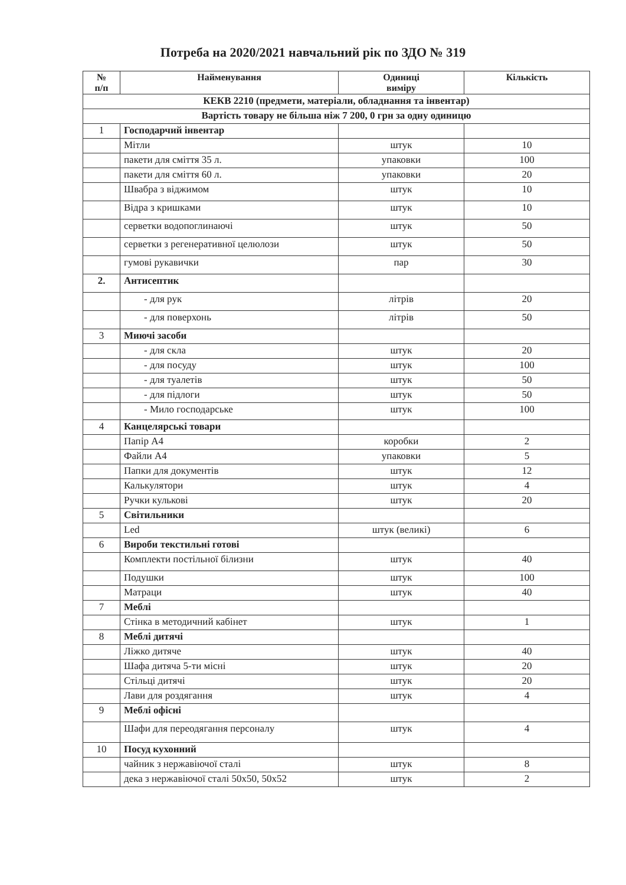Потреба на 2020/2021 навчальний рік по ЗДО № 319
| № п/п | Найменування | Одиниці виміру | Кількість |
| --- | --- | --- | --- |
| КЕКВ 2210 (предмети, матеріали, обладнання та інвентар) | | | |
| Вартість товару не більша ніж 7 200, 0 грн за одну одиницю | | | |
| 1 | Господарчий інвентар | | |
| | Мітли | штук | 10 |
| | пакети для сміття 35 л. | упаковки | 100 |
| | пакети для сміття 60 л. | упаковки | 20 |
| | Швабра з віджимом | штук | 10 |
| | Відра з кришками | штук | 10 |
| | серветки водопоглинаючі | штук | 50 |
| | серветки з регенеративної целюлози | штук | 50 |
| | гумові рукавички | пар | 30 |
| 2. | Антисептик | | |
| | - для рук | літрів | 20 |
| | - для поверхонь | літрів | 50 |
| 3 | Миючі засоби | | |
| | - для скла | штук | 20 |
| | - для посуду | штук | 100 |
| | - для туалетів | штук | 50 |
| | - для підлоги | штук | 50 |
| | - Мило господарське | штук | 100 |
| 4 | Канцелярські товари | | |
| | Папір А4 | коробки | 2 |
| | Файли А4 | упаковки | 5 |
| | Папки для документів | штук | 12 |
| | Калькулятори | штук | 4 |
| | Ручки кулькові | штук | 20 |
| 5 | Світильники | | |
| | Led | штук (великі) | 6 |
| 6 | Вироби текстильні готові | | |
| | Комплекти постільної білизни | штук | 40 |
| | Подушки | штук | 100 |
| | Матраци | штук | 40 |
| 7 | Меблі | | |
| | Стінка в методичний кабінет | штук | 1 |
| 8 | Меблі дитячі | | |
| | Ліжко дитяче | штук | 40 |
| | Шафа дитяча 5-ти місні | штук | 20 |
| | Стільці дитячі | штук | 20 |
| | Лави для роздягання | штук | 4 |
| 9 | Меблі офісні | | |
| | Шафи для переодягання персоналу | штук | 4 |
| 10 | Посуд кухонний | | |
| | чайник з нержавіючої сталі | штук | 8 |
| | дека з нержавіючої сталі 50х50, 50х52 | штук | 2 |